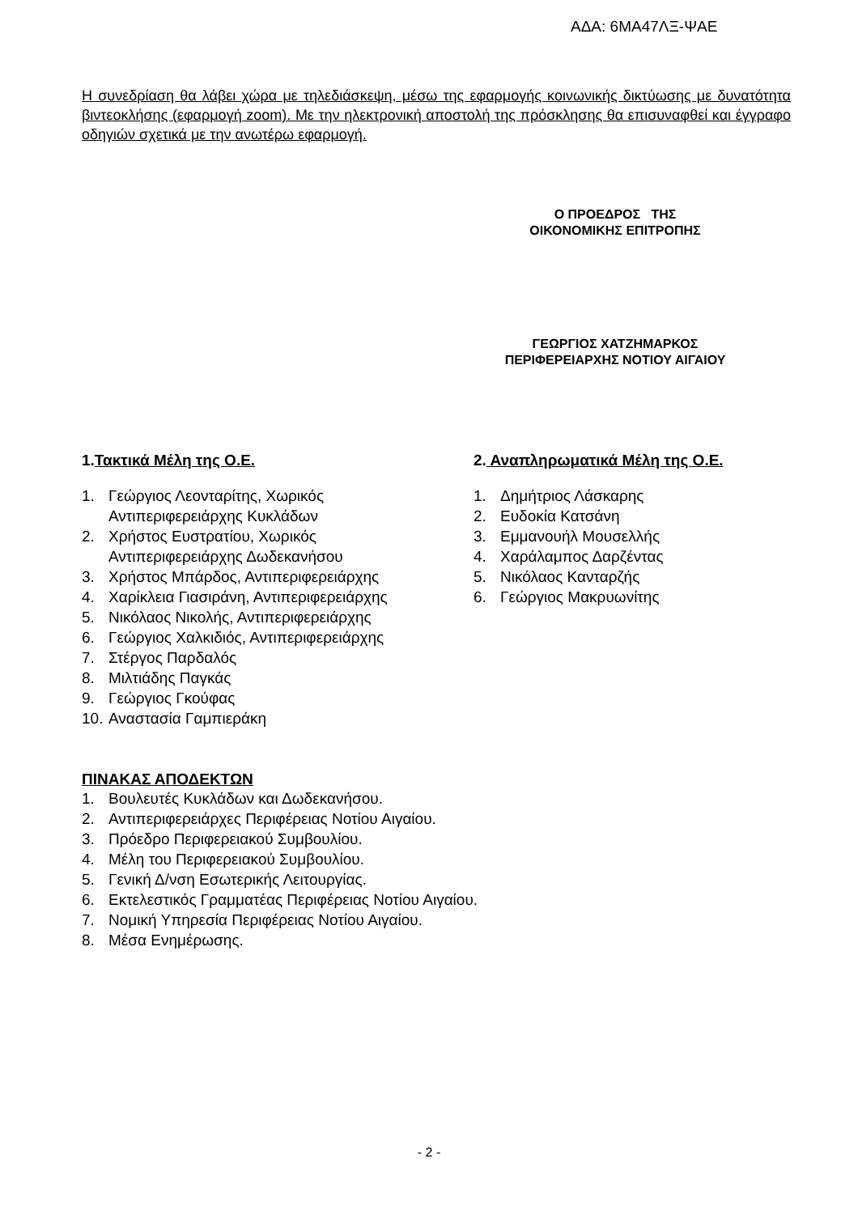ΑΔΑ: 6ΜΑ47ΛΞ-ΨΑΕ
Η συνεδρίαση θα λάβει χώρα με τηλεδιάσκεψη, μέσω της εφαρμογής κοινωνικής δικτύωσης με δυνατότητα βιντεοκλήσης (εφαρμογή zoom). Με την ηλεκτρονική αποστολή της πρόσκλησης θα επισυναφθεί και έγγραφο οδηγιών σχετικά με την ανωτέρω εφαρμογή.
Ο ΠΡΟΕΔΡΟΣ ΤΗΣ
ΟΙΚΟΝΟΜΙΚΗΣ ΕΠΙΤΡΟΠΗΣ
ΓΕΩΡΓΙΟΣ ΧΑΤΖΗΜΑΡΚΟΣ
ΠΕΡΙΦΕΡΕΙΑΡΧΗΣ ΝΟΤΙΟΥ ΑΙΓΑΙΟΥ
1.Τακτικά Μέλη της Ο.Ε.
1. Γεώργιος Λεονταρίτης, Χωρικός
Αντιπεριφερειάρχης Κυκλάδων
2. Χρήστος Ευστρατίου, Χωρικός
Αντιπεριφερειάρχης Δωδεκανήσου
3. Χρήστος Μπάρδος, Αντιπεριφερειάρχης
4. Χαρίκλεια Γιασιράνη, Αντιπεριφερειάρχης
5. Νικόλαος Νικολής, Αντιπεριφερειάρχης
6. Γεώργιος Χαλκιδιός, Αντιπεριφερειάρχης
7. Στέργος Παρδαλός
8. Μιλτιάδης Παγκάς
9. Γεώργιος Γκούφας
10. Αναστασία Γαμπιεράκη
2. Αναπληρωματικά Μέλη της Ο.Ε.
1. Δημήτριος Λάσκαρης
2. Ευδοκία Κατσάνη
3. Εμμανουήλ Μουσελλής
4. Χαράλαμπος Δαρζέντας
5. Νικόλαος Κανταρζής
6. Γεώργιος Μακρυωνίτης
ΠΙΝΑΚΑΣ ΑΠΟΔΕΚΤΩΝ
1. Βουλευτές Κυκλάδων και Δωδεκανήσου.
2. Αντιπεριφερειάρχες Περιφέρειας Νοτίου Αιγαίου.
3. Πρόεδρο Περιφερειακού Συμβουλίου.
4. Μέλη του Περιφερειακού Συμβουλίου.
5. Γενική Δ/νση Εσωτερικής Λειτουργίας.
6. Εκτελεστικός Γραμματέας Περιφέρειας Νοτίου Αιγαίου.
7. Νομική Υπηρεσία Περιφέρειας Νοτίου Αιγαίου.
8. Μέσα Ενημέρωσης.
- 2 -